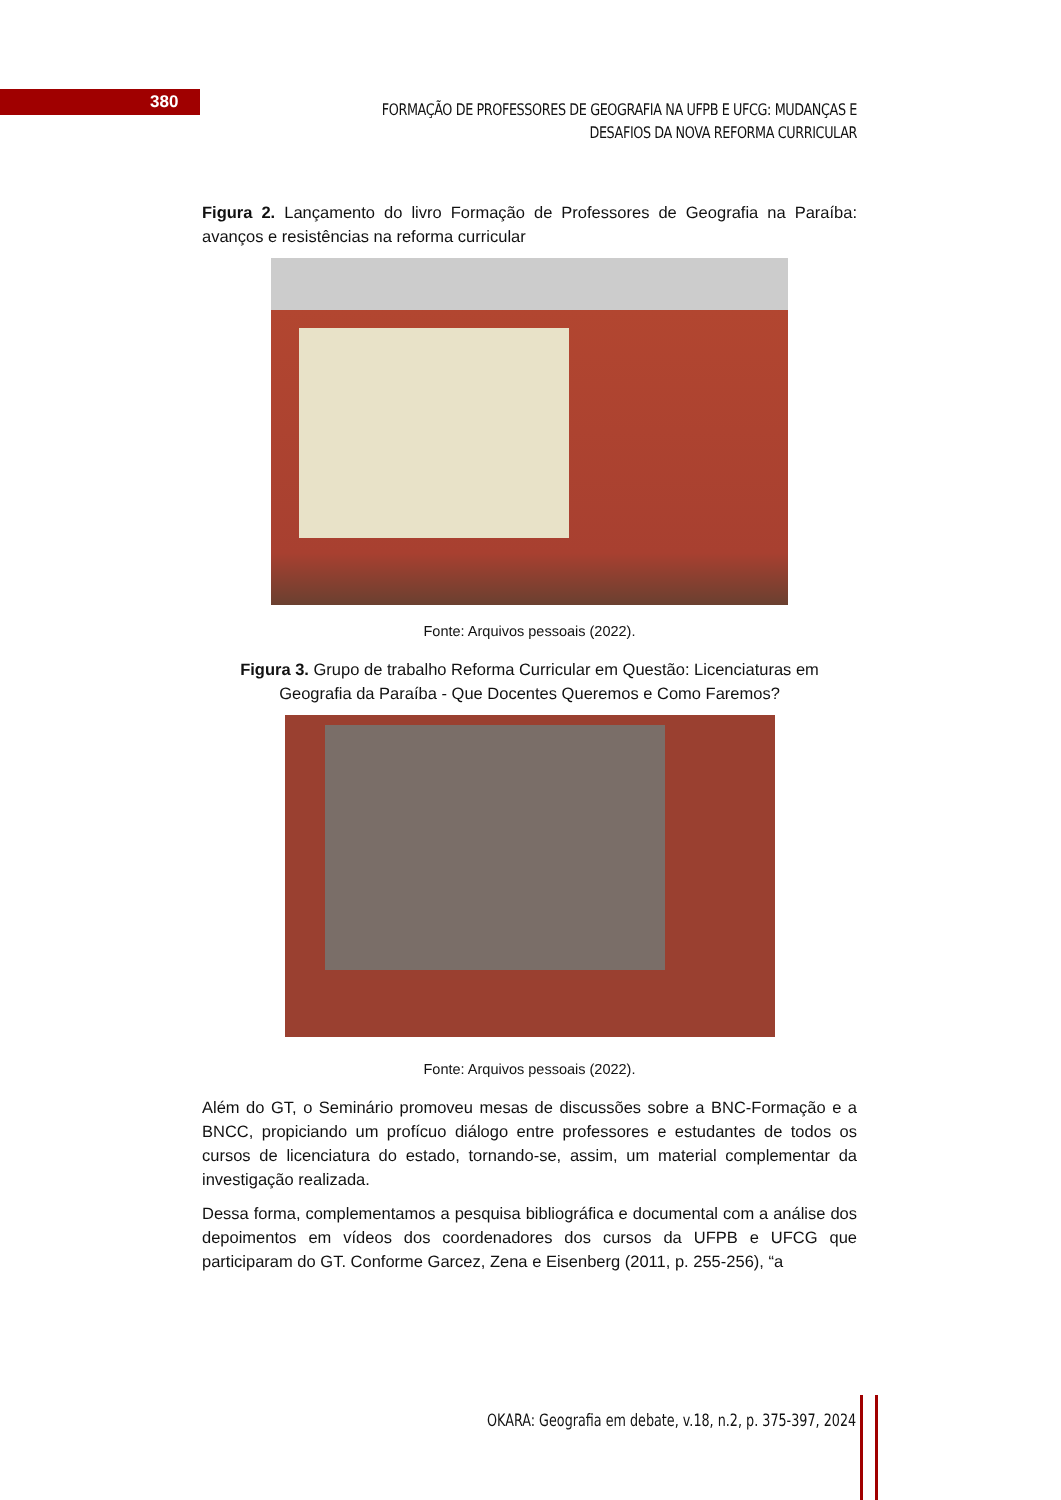380
FORMAÇÃO DE PROFESSORES DE GEOGRAFIA NA UFPB E UFCG: MUDANÇAS E DESAFIOS DA NOVA REFORMA CURRICULAR
Figura 2. Lançamento do livro Formação de Professores de Geografia na Paraíba: avanços e resistências na reforma curricular
Fonte: Arquivos pessoais (2022).
Figura 3. Grupo de trabalho Reforma Curricular em Questão: Licenciaturas em Geografia da Paraíba - Que Docentes Queremos e Como Faremos?
Fonte: Arquivos pessoais (2022).
Além do GT, o Seminário promoveu mesas de discussões sobre a BNC-Formação e a BNCC, propiciando um profícuo diálogo entre professores e estudantes de todos os cursos de licenciatura do estado, tornando-se, assim, um material complementar da investigação realizada.
Dessa forma, complementamos a pesquisa bibliográfica e documental com a análise dos depoimentos em vídeos dos coordenadores dos cursos da UFPB e UFCG que participaram do GT. Conforme Garcez, Zena e Eisenberg (2011, p. 255-256), “a
OKARA: Geografia em debate, v.18, n.2, p. 375-397, 2024